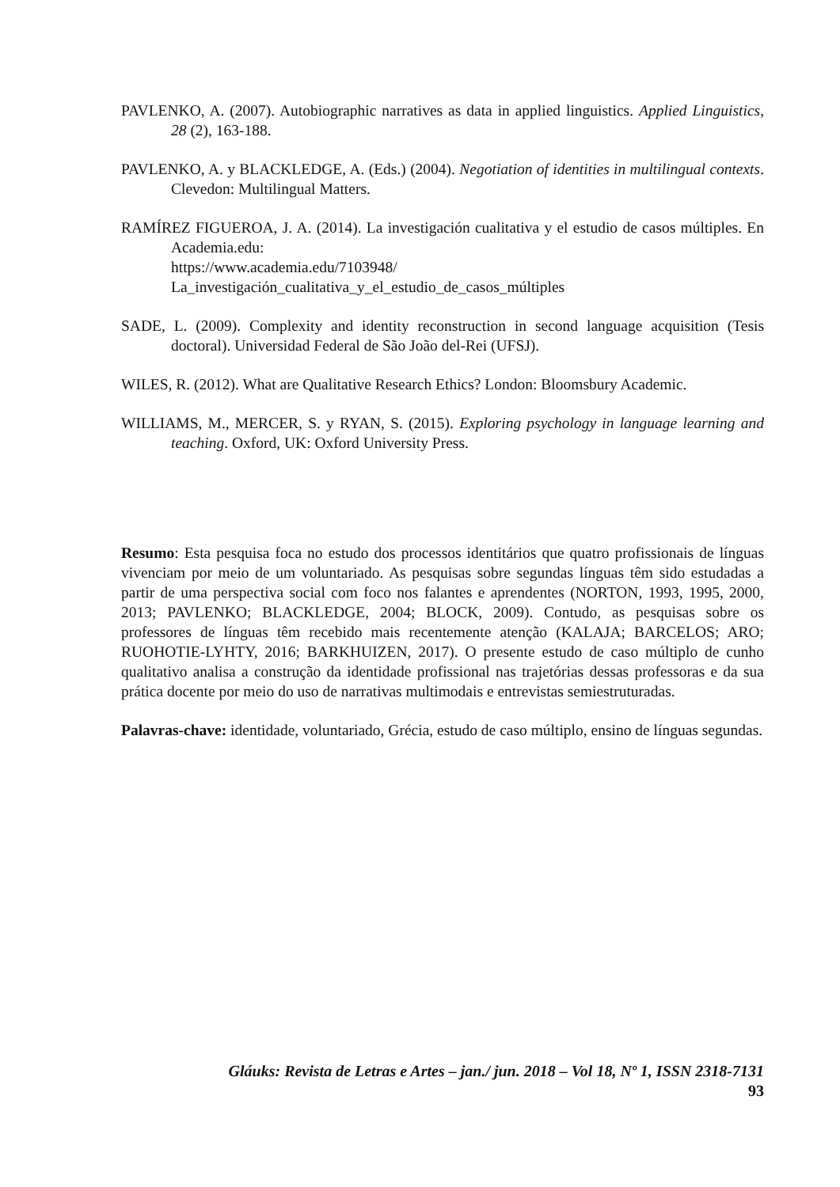PAVLENKO, A. (2007). Autobiographic narratives as data in applied linguistics. Applied Linguistics, 28 (2), 163-188.
PAVLENKO, A. y BLACKLEDGE, A. (Eds.) (2004). Negotiation of identities in multilingual contexts. Clevedon: Multilingual Matters.
RAMÍREZ FIGUEROA, J. A. (2014). La investigación cualitativa y el estudio de casos múltiples. En Academia.edu:
https://www.academia.edu/7103948/
La_investigación_cualitativa_y_el_estudio_de_casos_múltiples
SADE, L. (2009). Complexity and identity reconstruction in second language acquisition (Tesis doctoral). Universidad Federal de São João del-Rei (UFSJ).
WILES, R. (2012). What are Qualitative Research Ethics? London: Bloomsbury Academic.
WILLIAMS, M., MERCER, S. y RYAN, S. (2015). Exploring psychology in language learning and teaching. Oxford, UK: Oxford University Press.
Resumo: Esta pesquisa foca no estudo dos processos identitários que quatro profissionais de línguas vivenciam por meio de um voluntariado. As pesquisas sobre segundas línguas têm sido estudadas a partir de uma perspectiva social com foco nos falantes e aprendentes (NORTON, 1993, 1995, 2000, 2013; PAVLENKO; BLACKLEDGE, 2004; BLOCK, 2009). Contudo, as pesquisas sobre os professores de línguas têm recebido mais recentemente atenção (KALAJA; BARCELOS; ARO; RUOHOTIE-LYHTY, 2016; BARKHUIZEN, 2017). O presente estudo de caso múltiplo de cunho qualitativo analisa a construção da identidade profissional nas trajetórias dessas professoras e da sua prática docente por meio do uso de narrativas multimodais e entrevistas semiestruturadas.
Palavras-chave: identidade, voluntariado, Grécia, estudo de caso múltiplo, ensino de línguas segundas.
Gláuks: Revista de Letras e Artes – jan./ jun. 2018 – Vol 18, Nº 1, ISSN 2318-7131
93